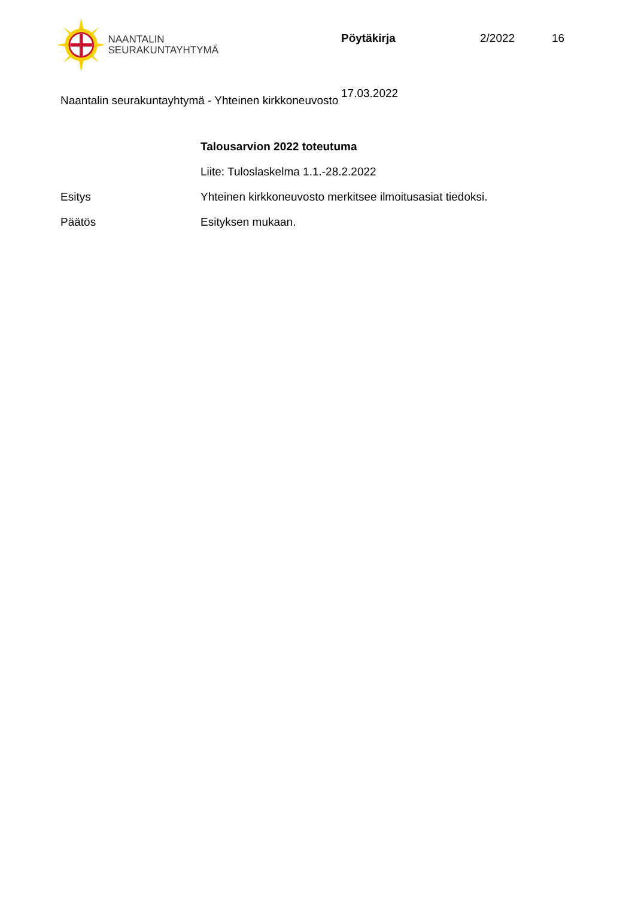NAANTALIN
SEURAKUNTAYHTYMÄ
Pöytäkirja 2/2022 16
17.03.2022
Naantalin seurakuntayhtymä - Yhteinen kirkkoneuvosto
Talousarvion 2022 toteutuma
Liite: Tuloslaskelma 1.1.-28.2.2022
Esitys Yhteinen kirkkoneuvosto merkitsee ilmoitusasiat tiedoksi.
Päätös Esityksen mukaan.